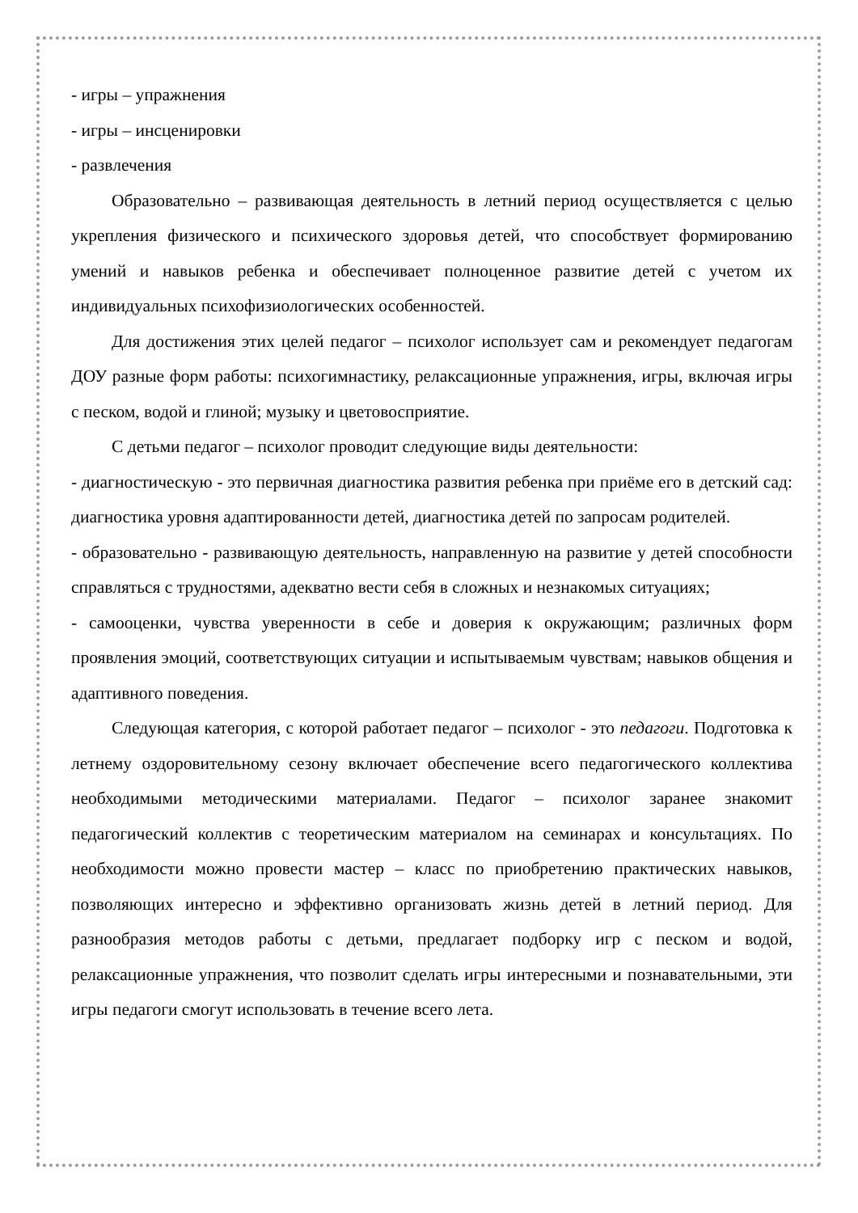- игры – упражнения
- игры – инсценировки
- развлечения
Образовательно – развивающая деятельность в летний период осуществляется с целью укрепления физического и психического здоровья детей, что способствует формированию умений и навыков ребенка и обеспечивает полноценное развитие детей с учетом их индивидуальных психофизиологических особенностей.
Для достижения этих целей педагог – психолог использует сам и рекомендует педагогам ДОУ разные форм работы: психогимнастику, релаксационные упражнения, игры, включая игры с песком, водой и глиной; музыку и цветовосприятие.
С детьми педагог – психолог проводит следующие виды деятельности:
- диагностическую - это первичная диагностика развития ребенка при приёме его в детский сад: диагностика уровня адаптированности детей, диагностика детей по запросам родителей.
- образовательно - развивающую деятельность, направленную на развитие у детей способности справляться с трудностями, адекватно вести себя в сложных и незнакомых ситуациях;
- самооценки, чувства уверенности в себе и доверия к окружающим; различных форм проявления эмоций, соответствующих ситуации и испытываемым чувствам; навыков общения и адаптивного поведения.
Следующая категория, с которой работает педагог – психолог - это педагоги. Подготовка к летнему оздоровительному сезону включает обеспечение всего педагогического коллектива необходимыми методическими материалами. Педагог – психолог заранее знакомит педагогический коллектив с теоретическим материалом на семинарах и консультациях. По необходимости можно провести мастер – класс по приобретению практических навыков, позволяющих интересно и эффективно организовать жизнь детей в летний период. Для разнообразия методов работы с детьми, предлагает подборку игр с песком и водой, релаксационные упражнения, что позволит сделать игры интересными и познавательными, эти игры педагоги смогут использовать в течение всего лета.